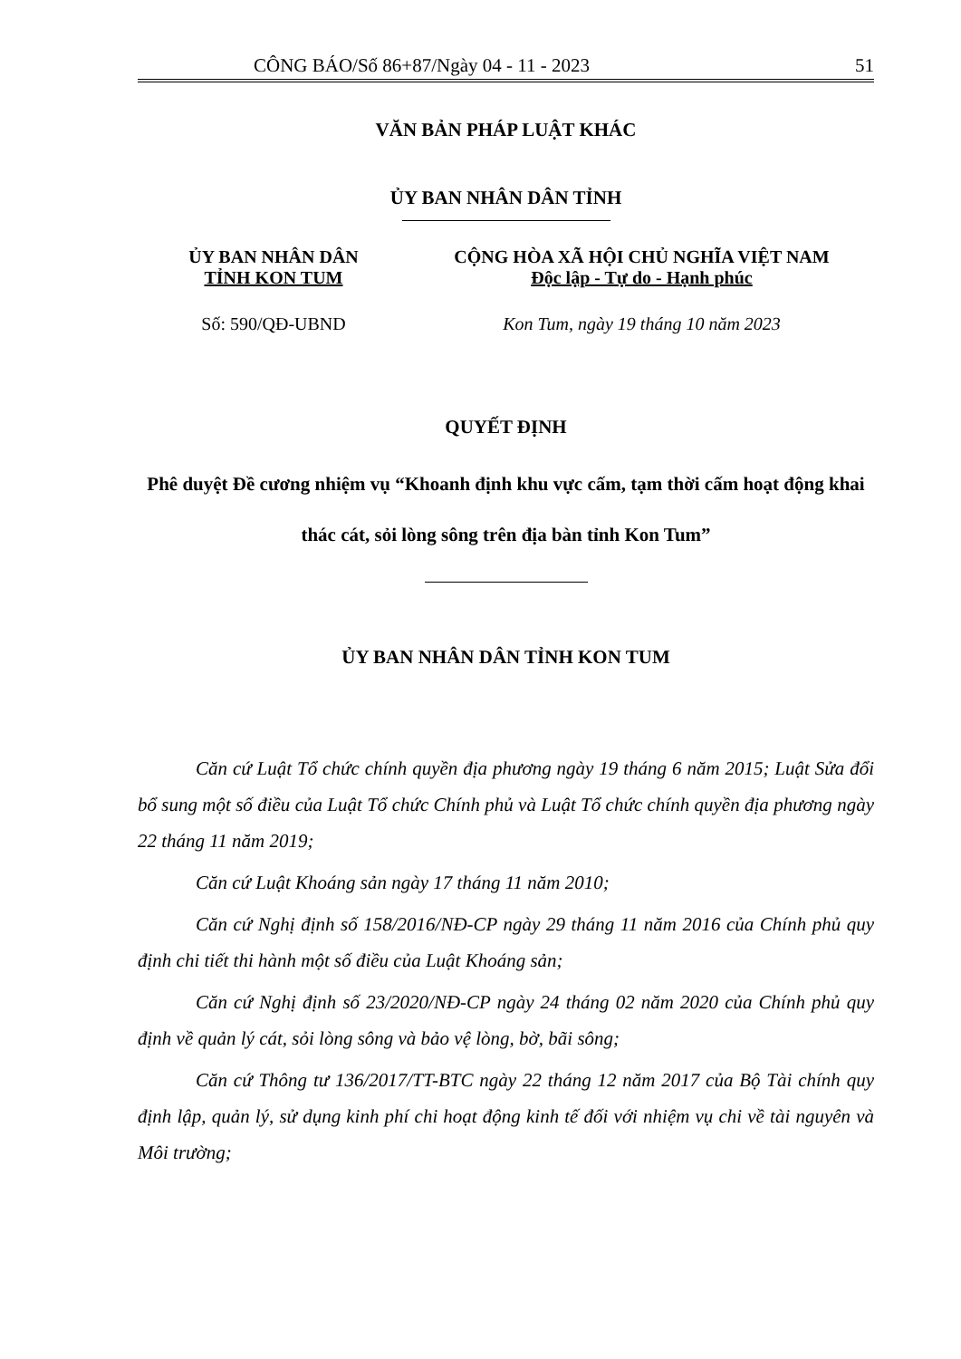CÔNG BÁO/Số 86+87/Ngày 04 - 11 - 2023 51
VĂN BẢN PHÁP LUẬT KHÁC
ỦY BAN NHÂN DÂN TỈNH
ỦY BAN NHÂN DÂN
TỈNH KON TUM
Số: 590/QĐ-UBND
CỘNG HÒA XÃ HỘI CHỦ NGHĨA VIỆT NAM
Độc lập - Tự do - Hạnh phúc
Kon Tum, ngày 19 tháng 10 năm 2023
QUYẾT ĐỊNH
Phê duyệt Đề cương nhiệm vụ “Khoanh định khu vực cấm, tạm thời cấm hoạt động khai thác cát, sỏi lòng sông trên địa bàn tỉnh Kon Tum”
ỦY BAN NHÂN DÂN TỈNH KON TUM
Căn cứ Luật Tổ chức chính quyền địa phương ngày 19 tháng 6 năm 2015; Luật Sửa đổi bổ sung một số điều của Luật Tổ chức Chính phủ và Luật Tổ chức chính quyền địa phương ngày 22 tháng 11 năm 2019;
Căn cứ Luật Khoáng sản ngày 17 tháng 11 năm 2010;
Căn cứ Nghị định số 158/2016/NĐ-CP ngày 29 tháng 11 năm 2016 của Chính phủ quy định chi tiết thi hành một số điều của Luật Khoáng sản;
Căn cứ Nghị định số 23/2020/NĐ-CP ngày 24 tháng 02 năm 2020 của Chính phủ quy định về quản lý cát, sỏi lòng sông và bảo vệ lòng, bờ, bãi sông;
Căn cứ Thông tư 136/2017/TT-BTC ngày 22 tháng 12 năm 2017 của Bộ Tài chính quy định lập, quản lý, sử dụng kinh phí chi hoạt động kinh tế đối với nhiệm vụ chi về tài nguyên và Môi trường;